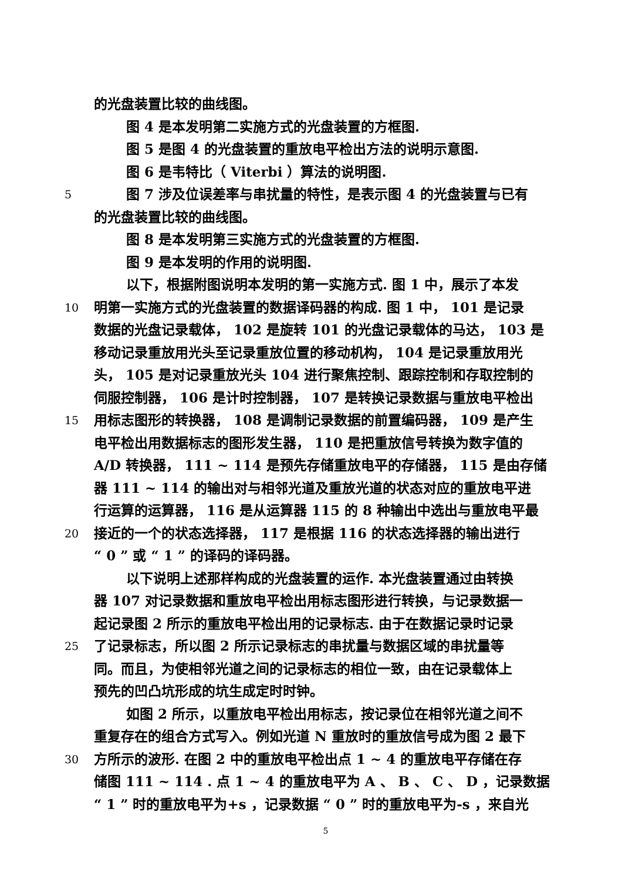的光盘装置比较的曲线图。
图 4 是本发明第二实施方式的光盘装置的方框图.
图 5 是图 4 的光盘装置的重放电平检出方法的说明示意图.
图 6 是韦特比（ Viterbi ）算法的说明图.
5 图 7 涉及位误差率与串扰量的特性，是表示图 4 的光盘装置与已有
的光盘装置比较的曲线图。
图 8 是本发明第三实施方式的光盘装置的方框图.
图 9 是本发明的作用的说明图.
以下，根据附图说明本发明的第一实施方式. 图 1 中，展示了本发
10 明第一实施方式的光盘装置的数据译码器的构成. 图 1 中， 101 是记录
数据的光盘记录载体， 102 是旋转 101 的光盘记录载体的马达， 103 是
移动记录重放用光头至记录重放位置的移动机构， 104 是记录重放用光
头， 105 是对记录重放光头 104 进行聚焦控制、跟踪控制和存取控制的
伺服控制器， 106 是计时控制器， 107 是转换记录数据与重放电平检出
15 用标志图形的转换器， 108 是调制记录数据的前置编码器， 109 是产生
电平检出用数据标志的图形发生器， 110 是把重放信号转换为数字值的
A/D 转换器， 111 ~ 114 是预先存储重放电平的存储器， 115 是由存储
器 111 ~ 114 的输出对与相邻光道及重放光道的状态对应的重放电平进
行运算的运算器， 116 是从运算器 115 的 8 种输出中选出与重放电平最
20 接近的一个的状态选择器， 117 是根据 116 的状态选择器的输出进行
“ 0 ” 或 “ 1 ” 的译码的译码器。
以下说明上述那样构成的光盘装置的运作. 本光盘装置通过由转换
器 107 对记录数据和重放电平检出用标志图形进行转换，与记录数据一
起记录图 2 所示的重放电平检出用的记录标志. 由于在数据记录时记录
25 了记录标志，所以图 2 所示记录标志的串扰量与数据区域的串扰量等
同。而且，为使相邻光道之间的记录标志的相位一致，由在记录载体上
预先的凹凸坑形成的坑生成定时时钟。
如图 2 所示，以重放电平检出用标志，按记录位在相邻光道之间不
重复存在的组合方式写入。例如光道 N 重放时的重放信号成为图 2 最下
30 方所示的波形. 在图 2 中的重放电平检出点 1 ~ 4 的重放电平存储在存
储图 111 ~ 114 . 点 1 ~ 4 的重放电平为 A 、 B 、 C 、 D ，记录数据
“ 1 ” 时的重放电平为+s ，记录数据 “ 0 ” 时的重放电平为-s ，来自光
5